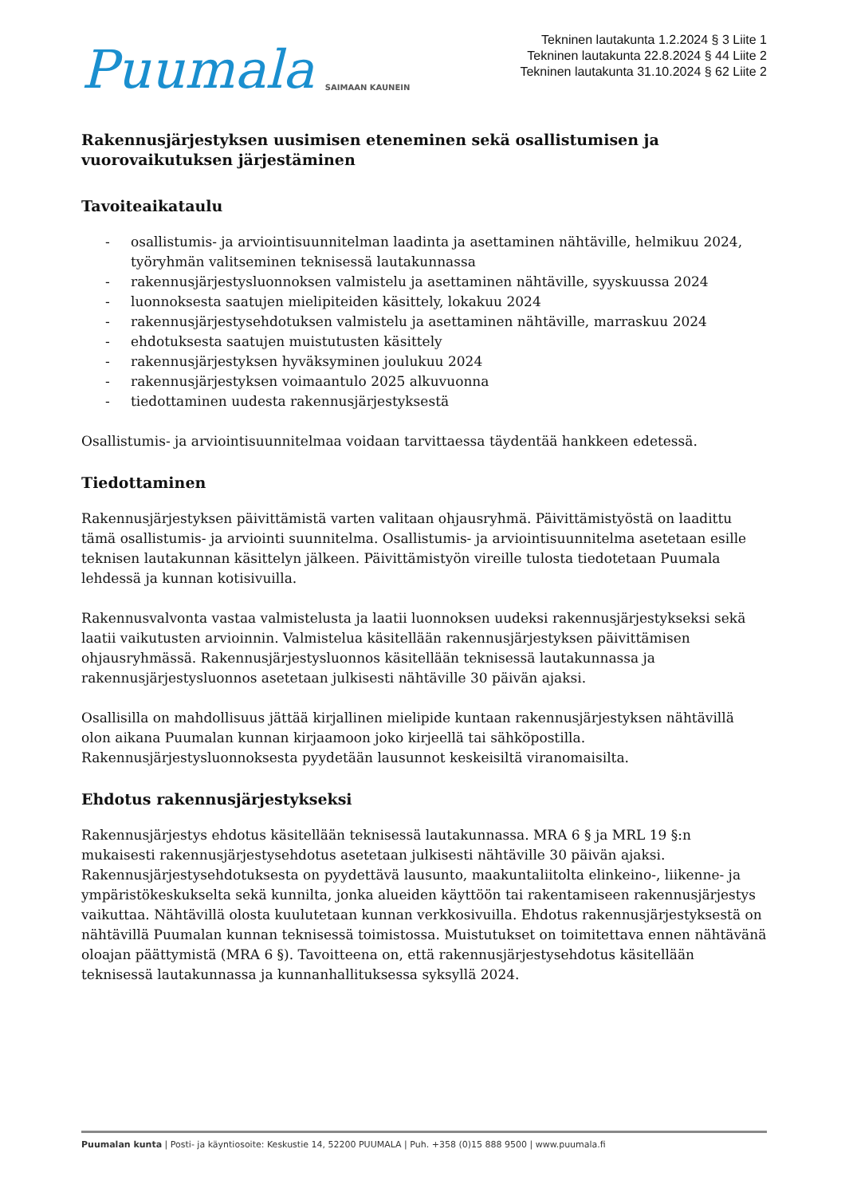Puumala SAIMAAN KAUNEIN
Tekninen lautakunta 1.2.2024 § 3 Liite 1
Tekninen lautakunta 22.8.2024 § 44 Liite 2
Tekninen lautakunta 31.10.2024 § 62 Liite 2
Rakennusjärjestyksen uusimisen eteneminen sekä osallistumisen ja vuorovaikutuksen järjestäminen
Tavoiteaikataulu
- osallistumis- ja arviointisuunnitelman laadinta ja asettaminen nähtäville, helmikuu 2024, työryhmän valitseminen teknisessä lautakunnassa
- rakennusjärjestysluonnoksen valmistelu ja asettaminen nähtäville, syyskuussa 2024
- luonnoksesta saatujen mielipiteiden käsittely, lokakuu 2024
- rakennusjärjestysehdotuksen valmistelu ja asettaminen nähtäville, marraskuu 2024
- ehdotuksesta saatujen muistutusten käsittely
- rakennusjärjestyksen hyväksyminen joulukuu 2024
- rakennusjärjestyksen voimaantulo 2025 alkuvuonna
- tiedottaminen uudesta rakennusjärjestyksestä
Osallistumis- ja arviointisuunnitelmaa voidaan tarvittaessa täydentää hankkeen edetessä.
Tiedottaminen
Rakennusjärjestyksen päivittämistä varten valitaan ohjausryhmä. Päivittämistyöstä on laadittu tämä osallistumis- ja arviointi suunnitelma. Osallistumis- ja arviointisuunnitelma asetetaan esille teknisen lautakunnan käsittelyn jälkeen. Päivittämistyön vireille tulosta tiedotetaan Puumala lehdessä ja kunnan kotisivuilla.
Rakennusvalvonta vastaa valmistelusta ja laatii luonnoksen uudeksi rakennusjärjestykseksi sekä laatii vaikutusten arvioinnin. Valmistelua käsitellään rakennusjärjestyksen päivittämisen ohjausryhmässä. Rakennusjärjestysluonnos käsitellään teknisessä lautakunnassa ja rakennusjärjestysluonnos asetetaan julkisesti nähtäville 30 päivän ajaksi.
Osallisilla on mahdollisuus jättää kirjallinen mielipide kuntaan rakennusjärjestyksen nähtävillä olon aikana Puumalan kunnan kirjaamoon joko kirjeellä tai sähköpostilla. Rakennusjärjestysluonnoksesta pyydetään lausunnot keskeisiltä viranomaisilta.
Ehdotus rakennusjärjestykseksi
Rakennusjärjestys ehdotus käsitellään teknisessä lautakunnassa. MRA 6 § ja MRL 19 §:n mukaisesti rakennusjärjestysehdotus asetetaan julkisesti nähtäville 30 päivän ajaksi. Rakennusjärjestysehdotuksesta on pyydettävä lausunto, maakuntaliitolta elinkeino-, liikenne- ja ympäristökeskukselta sekä kunnilta, jonka alueiden käyttöön tai rakentamiseen rakennusjärjestys vaikuttaa. Nähtävillä olosta kuulutetaan kunnan verkkosivuilla. Ehdotus rakennusjärjestyksestä on nähtävillä Puumalan kunnan teknisessä toimistossa. Muistutukset on toimitettava ennen nähtävänä oloajan päättymistä (MRA 6 §). Tavoitteena on, että rakennusjärjestysehdotus käsitellään teknisessä lautakunnassa ja kunnanhallituksessa syksyllä 2024.
Puumalan kunta | Posti- ja käyntiosoite: Keskustie 14, 52200 PUUMALA | Puh. +358 (0)15 888 9500 | www.puumala.fi